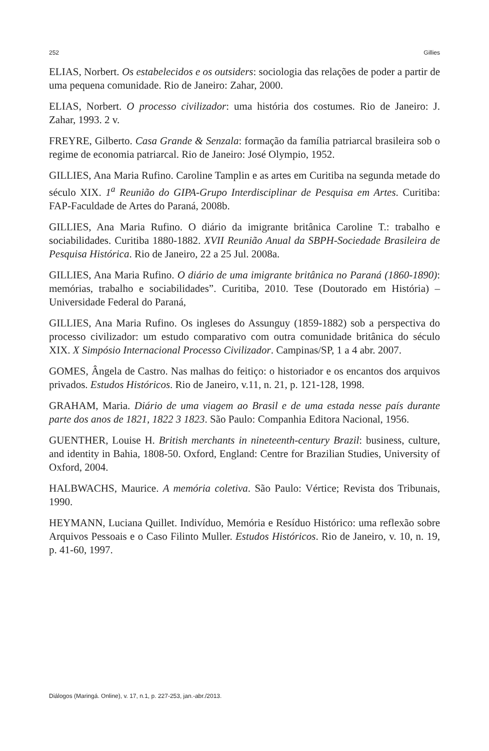252 Gillies
ELIAS, Norbert. Os estabelecidos e os outsiders: sociologia das relações de poder a partir de uma pequena comunidade. Rio de Janeiro: Zahar, 2000.
ELIAS, Norbert. O processo civilizador: uma história dos costumes. Rio de Janeiro: J. Zahar, 1993. 2 v.
FREYRE, Gilberto. Casa Grande & Senzala: formação da família patriarcal brasileira sob o regime de economia patriarcal. Rio de Janeiro: José Olympio, 1952.
GILLIES, Ana Maria Rufino. Caroline Tamplin e as artes em Curitiba na segunda metade do século XIX. 1<sup>a</sup> Reunião do GIPA-Grupo Interdisciplinar de Pesquisa em Artes. Curitiba: FAP-Faculdade de Artes do Paraná, 2008b.
GILLIES, Ana Maria Rufino. O diário da imigrante britânica Caroline T.: trabalho e sociabilidades. Curitiba 1880-1882. XVII Reunião Anual da SBPH-Sociedade Brasileira de Pesquisa Histórica. Rio de Janeiro, 22 a 25 Jul. 2008a.
GILLIES, Ana Maria Rufino. O diário de uma imigrante britânica no Paraná (1860-1890): memórias, trabalho e sociabilidades”. Curitiba, 2010. Tese (Doutorado em História) – Universidade Federal do Paraná,
GILLIES, Ana Maria Rufino. Os ingleses do Assunguy (1859-1882) sob a perspectiva do processo civilizador: um estudo comparativo com outra comunidade britânica do século XIX. X Simpósio Internacional Processo Civilizador. Campinas/SP, 1 a 4 abr. 2007.
GOMES, Ângela de Castro. Nas malhas do feitiço: o historiador e os encantos dos arquivos privados. Estudos Históricos. Rio de Janeiro, v.11, n. 21, p. 121-128, 1998.
GRAHAM, Maria. Diário de uma viagem ao Brasil e de uma estada nesse país durante parte dos anos de 1821, 1822 3 1823. São Paulo: Companhia Editora Nacional, 1956.
GUENTHER, Louise H. British merchants in nineteenth-century Brazil: business, culture, and identity in Bahia, 1808-50. Oxford, England: Centre for Brazilian Studies, University of Oxford, 2004.
HALBWACHS, Maurice. A memória coletiva. São Paulo: Vértice; Revista dos Tribunais, 1990.
HEYMANN, Luciana Quillet. Indivíduo, Memória e Resíduo Histórico: uma reflexão sobre Arquivos Pessoais e o Caso Filinto Muller. Estudos Históricos. Rio de Janeiro, v. 10, n. 19, p. 41-60, 1997.
Diálogos (Maringá. Online), v. 17, n.1, p. 227-253, jan.-abr./2013.